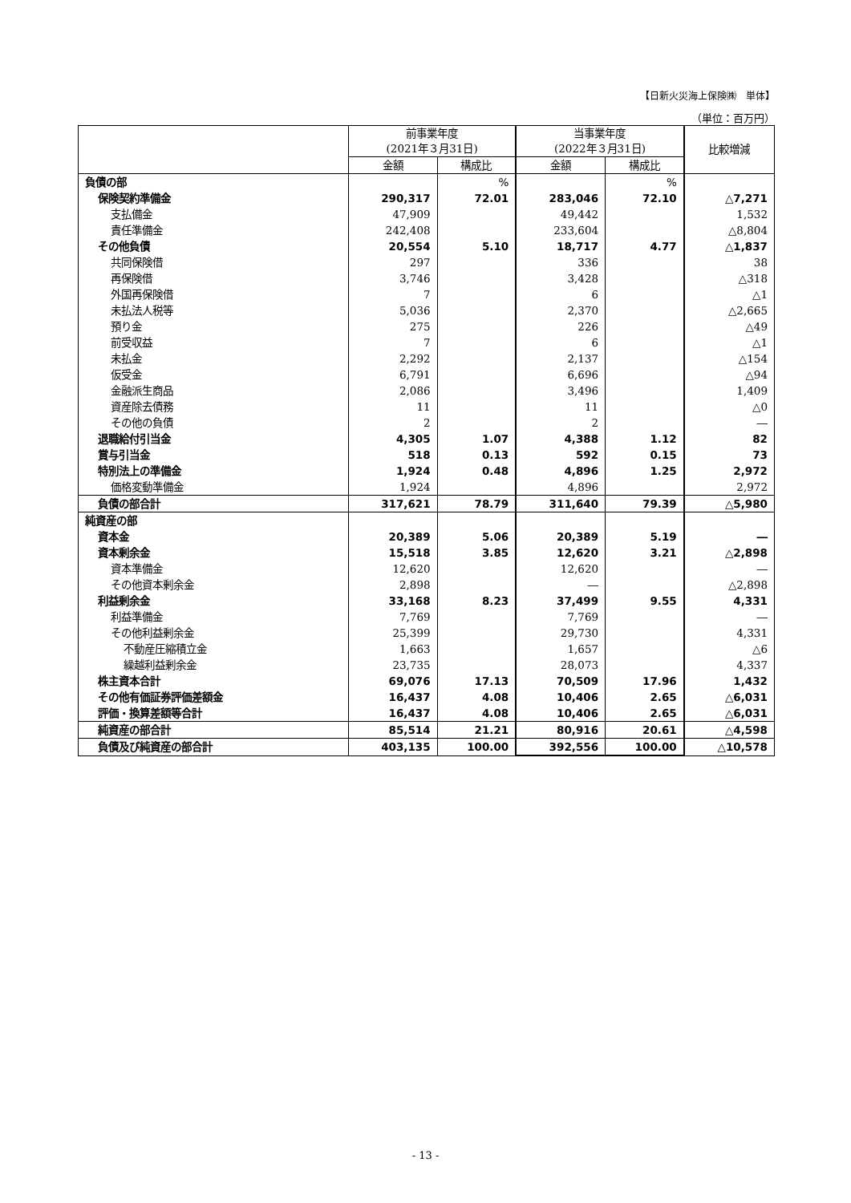【日新火災海上保険㈱　単体】
（単位：百万円）
| | 前事業年度 (2021年３月31日) | | 当事業年度 (2022年３月31日) | | 比較増減 |
| --- | --- | --- | --- | --- | --- |
| | 金額 | 構成比 | 金額 | 構成比 | |
| 負債の部 | | % | | % | |
| 保険契約準備金 | 290,317 | 72.01 | 283,046 | 72.10 | △7,271 |
| 支払備金 | 47,909 | | 49,442 | | 1,532 |
| 責任準備金 | 242,408 | | 233,604 | | △8,804 |
| その他負債 | 20,554 | 5.10 | 18,717 | 4.77 | △1,837 |
| 共同保険借 | 297 | | 336 | | 38 |
| 再保険借 | 3,746 | | 3,428 | | △318 |
| 外国再保険借 | 7 | | 6 | | △1 |
| 未払法人税等 | 5,036 | | 2,370 | | △2,665 |
| 預り金 | 275 | | 226 | | △49 |
| 前受収益 | 7 | | 6 | | △1 |
| 未払金 | 2,292 | | 2,137 | | △154 |
| 仮受金 | 6,791 | | 6,696 | | △94 |
| 金融派生商品 | 2,086 | | 3,496 | | 1,409 |
| 資産除去債務 | 11 | | 11 | | △0 |
| その他の負債 | 2 | | 2 | | ― |
| 退職給付引当金 | 4,305 | 1.07 | 4,388 | 1.12 | 82 |
| 賞与引当金 | 518 | 0.13 | 592 | 0.15 | 73 |
| 特別法上の準備金 | 1,924 | 0.48 | 4,896 | 1.25 | 2,972 |
| 価格変動準備金 | 1,924 | | 4,896 | | 2,972 |
| 負債の部合計 | 317,621 | 78.79 | 311,640 | 79.39 | △5,980 |
| 純資産の部 | | | | | |
| 資本金 | 20,389 | 5.06 | 20,389 | 5.19 | ― |
| 資本剰余金 | 15,518 | 3.85 | 12,620 | 3.21 | △2,898 |
| 資本準備金 | 12,620 | | 12,620 | | ― |
| その他資本剰余金 | 2,898 | | ― | | △2,898 |
| 利益剰余金 | 33,168 | 8.23 | 37,499 | 9.55 | 4,331 |
| 利益準備金 | 7,769 | | 7,769 | | ― |
| その他利益剰余金 | 25,399 | | 29,730 | | 4,331 |
| 不動産圧縮積立金 | 1,663 | | 1,657 | | △6 |
| 繰越利益剰余金 | 23,735 | | 28,073 | | 4,337 |
| 株主資本合計 | 69,076 | 17.13 | 70,509 | 17.96 | 1,432 |
| その他有価証券評価差額金 | 16,437 | 4.08 | 10,406 | 2.65 | △6,031 |
| 評価・換算差額等合計 | 16,437 | 4.08 | 10,406 | 2.65 | △6,031 |
| 純資産の部合計 | 85,514 | 21.21 | 80,916 | 20.61 | △4,598 |
| 負債及び純資産の部合計 | 403,135 | 100.00 | 392,556 | 100.00 | △10,578 |
- 13 -